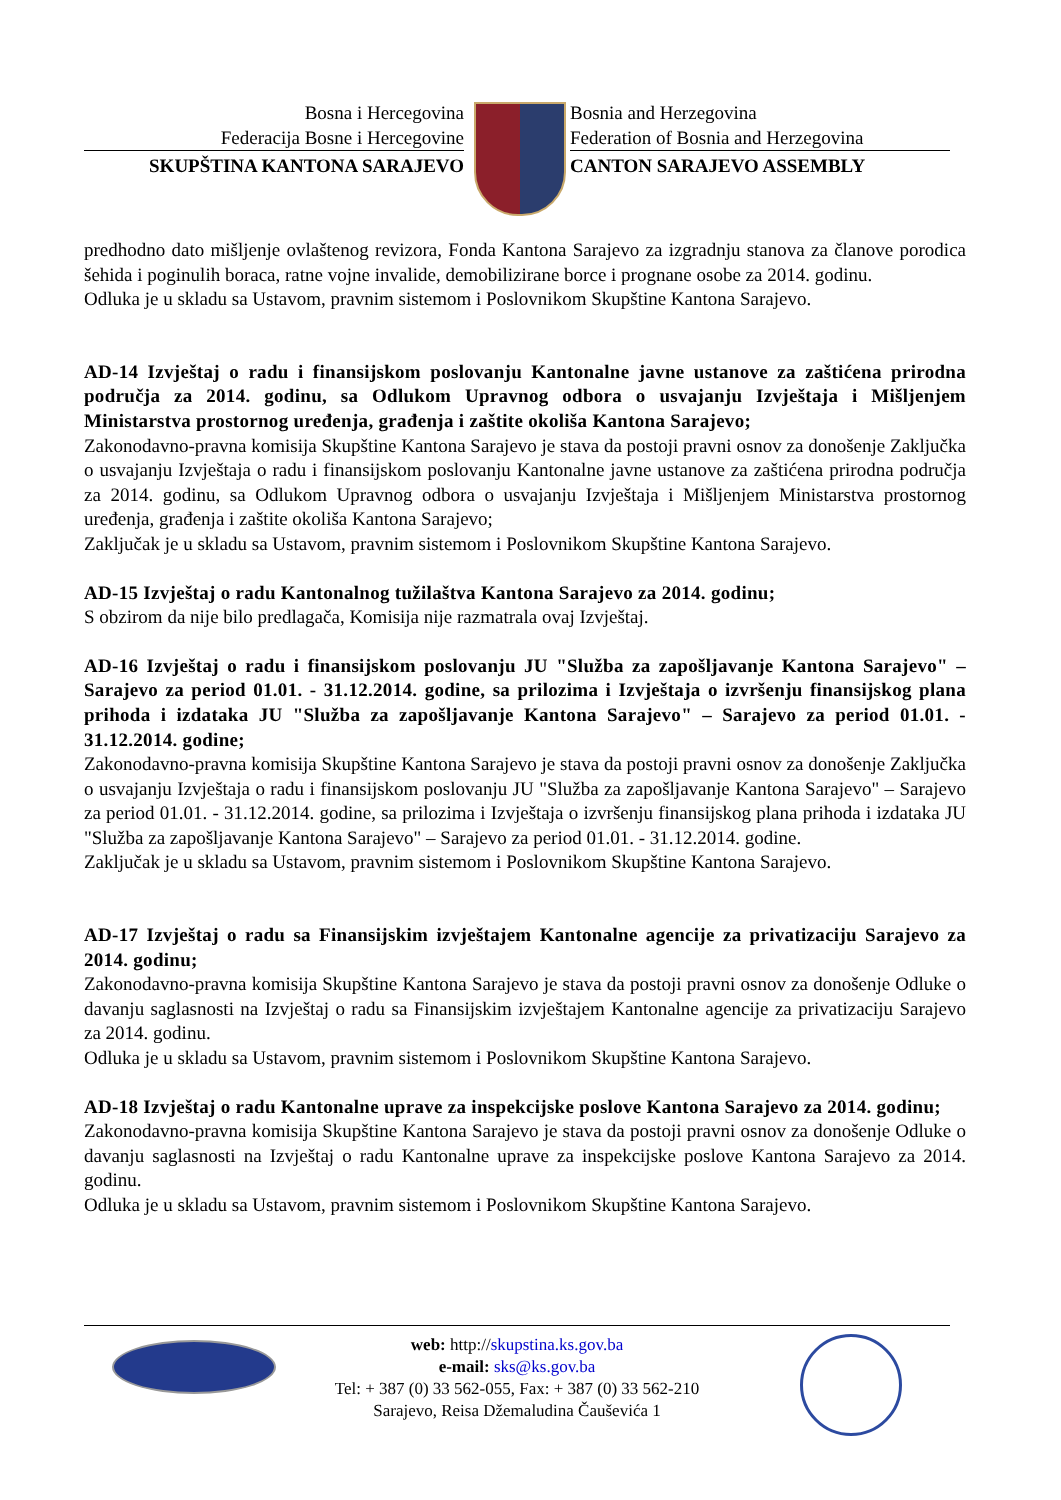Bosna i Hercegovina
Federacija Bosne i Hercegovine
SKUPŠTINA KANTONA SARAJEVO
Bosnia and Herzegovina
Federation of Bosnia and Herzegovina
CANTON SARAJEVO ASSEMBLY
predhodno dato mišljenje ovlaštenog revizora, Fonda Kantona Sarajevo za izgradnju stanova za članove porodica šehida i poginulih boraca, ratne vojne invalide, demobilizirane borce i prognane osobe za 2014. godinu.
Odluka je u skladu sa Ustavom, pravnim sistemom i Poslovnikom Skupštine Kantona Sarajevo.
AD-14 Izvještaj o radu i finansijskom poslovanju Kantonalne javne ustanove za zaštićena prirodna područja za 2014. godinu, sa Odlukom Upravnog odbora o usvajanju Izvještaja i Mišljenjem Ministarstva prostornog uređenja, građenja i zaštite okoliša Kantona Sarajevo;
Zakonodavno-pravna komisija Skupštine Kantona Sarajevo je stava da postoji pravni osnov za donošenje Zaključka o usvajanju Izvještaja o radu i finansijskom poslovanju Kantonalne javne ustanove za zaštićena prirodna područja za 2014. godinu, sa Odlukom Upravnog odbora o usvajanju Izvještaja i Mišljenjem Ministarstva prostornog uređenja, građenja i zaštite okoliša Kantona Sarajevo;
Zaključak je u skladu sa Ustavom, pravnim sistemom i Poslovnikom Skupštine Kantona Sarajevo.
AD-15 Izvještaj o radu Kantonalnog tužilaštva Kantona Sarajevo za 2014. godinu;
S obzirom da nije bilo predlagača, Komisija nije razmatrala ovaj Izvještaj.
AD-16 Izvještaj o radu i finansijskom poslovanju JU "Služba za zapošljavanje Kantona Sarajevo" – Sarajevo za period 01.01. - 31.12.2014. godine, sa prilozima i Izvještaja o izvršenju finansijskog plana prihoda i izdataka JU "Služba za zapošljavanje Kantona Sarajevo" – Sarajevo za period 01.01. - 31.12.2014. godine;
Zakonodavno-pravna komisija Skupštine Kantona Sarajevo je stava da postoji pravni osnov za donošenje Zaključka o usvajanju Izvještaja o radu i finansijskom poslovanju JU "Služba za zapošljavanje Kantona Sarajevo" – Sarajevo za period 01.01. - 31.12.2014. godine, sa prilozima i Izvještaja o izvršenju finansijskog plana prihoda i izdataka JU "Služba za zapošljavanje Kantona Sarajevo" – Sarajevo za period 01.01. - 31.12.2014. godine.
Zaključak je u skladu sa Ustavom, pravnim sistemom i Poslovnikom Skupštine Kantona Sarajevo.
AD-17 Izvještaj o radu sa Finansijskim izvještajem Kantonalne agencije za privatizaciju Sarajevo za 2014. godinu;
Zakonodavno-pravna komisija Skupštine Kantona Sarajevo je stava da postoji pravni osnov za donošenje Odluke o davanju saglasnosti na Izvještaj o radu sa Finansijskim izvještajem Kantonalne agencije za privatizaciju Sarajevo za 2014. godinu.
Odluka je u skladu sa Ustavom, pravnim sistemom i Poslovnikom Skupštine Kantona Sarajevo.
AD-18 Izvještaj o radu Kantonalne uprave za inspekcijske poslove Kantona Sarajevo za 2014. godinu;
Zakonodavno-pravna komisija Skupštine Kantona Sarajevo je stava da postoji pravni osnov za donošenje Odluke o davanju saglasnosti na Izvještaj o radu Kantonalne uprave za inspekcijske poslove Kantona Sarajevo za 2014. godinu.
Odluka je u skladu sa Ustavom, pravnim sistemom i Poslovnikom Skupštine Kantona Sarajevo.
web: http://skupstina.ks.gov.ba
e-mail: sks@ks.gov.ba
Tel: + 387 (0) 33 562-055, Fax: + 387 (0) 33 562-210
Sarajevo, Reisa Džemaludina Čauševića 1